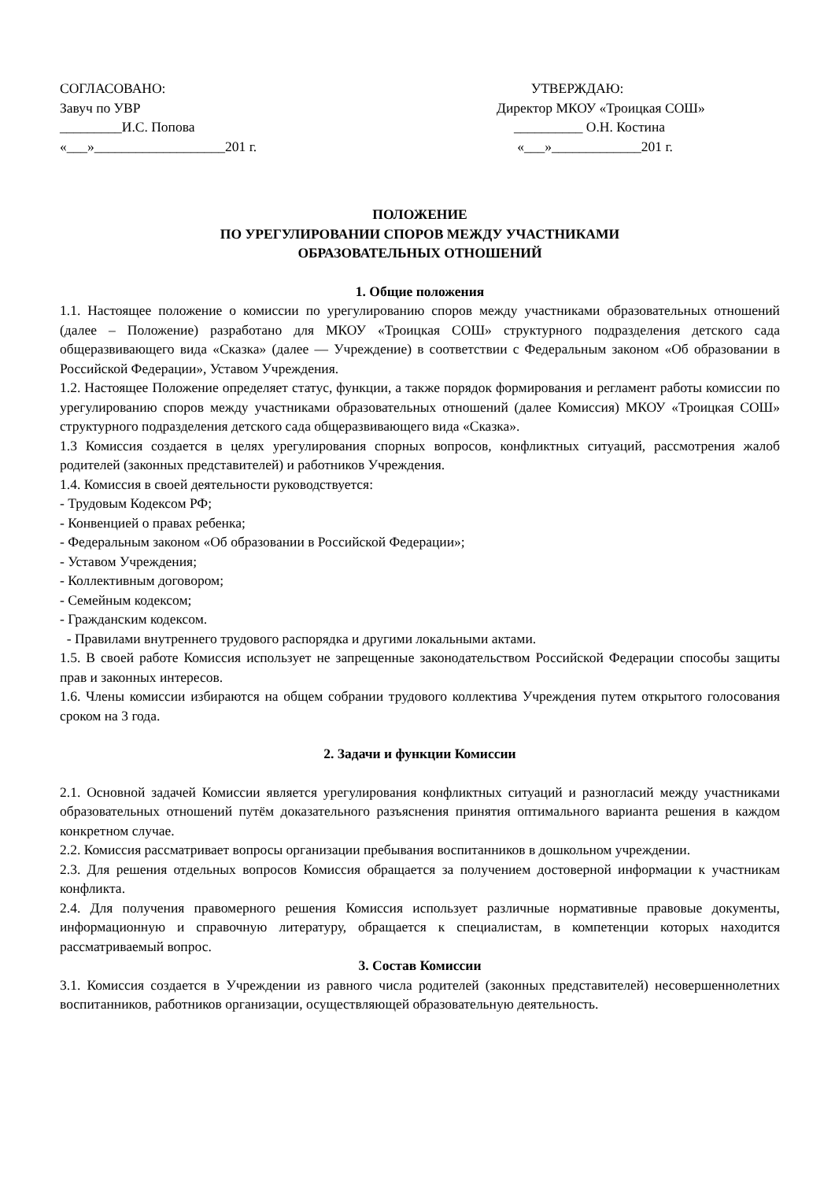СОГЛАСОВАНО:
Завуч по УВР
_________И.С. Попова
«___»___________________201 г.
УТВЕРЖДАЮ:
Директор МКОУ «Троицкая СОШ»
__________ О.Н. Костина
«___»_____________201 г.
ПОЛОЖЕНИЕ
ПО УРЕГУЛИРОВАНИИ СПОРОВ МЕЖДУ УЧАСТНИКАМИ
ОБРАЗОВАТЕЛЬНЫХ ОТНОШЕНИЙ
1. Общие положения
1.1. Настоящее положение о комиссии по урегулированию споров между участниками образовательных отношений (далее – Положение) разработано для МКОУ «Троицкая СОШ» структурного подразделения детского сада общеразвивающего вида «Сказка» (далее — Учреждение) в соответствии с Федеральным законом «Об образовании в Российской Федерации», Уставом Учреждения.
1.2. Настоящее Положение определяет статус, функции, а также порядок формирования и регламент работы комиссии по урегулированию споров между участниками образовательных отношений (далее Комиссия) МКОУ «Троицкая СОШ» структурного подразделения детского сада общеразвивающего вида «Сказка».
1.3 Комиссия создается в целях урегулирования спорных вопросов, конфликтных ситуаций, рассмотрения жалоб родителей (законных представителей) и работников Учреждения.
1.4. Комиссия в своей деятельности руководствуется:
- Трудовым Кодексом РФ;
- Конвенцией о правах ребенка;
- Федеральным законом «Об образовании в Российской Федерации»;
- Уставом Учреждения;
- Коллективным договором;
- Семейным кодексом;
- Гражданским кодексом.
- Правилами внутреннего трудового распорядка и другими локальными актами.
1.5. В своей работе Комиссия использует не запрещенные законодательством Российской Федерации способы защиты прав и законных интересов.
1.6. Члены комиссии избираются на общем собрании трудового коллектива Учреждения путем открытого голосования сроком на 3 года.
2. Задачи и функции Комиссии
2.1. Основной задачей Комиссии является урегулирования конфликтных ситуаций и разногласий между участниками образовательных отношений путём доказательного разъяснения принятия оптимального варианта решения в каждом конкретном случае.
2.2. Комиссия рассматривает вопросы организации пребывания воспитанников в дошкольном учреждении.
2.3. Для решения отдельных вопросов Комиссия обращается за получением достоверной информации к участникам конфликта.
2.4. Для получения правомерного решения Комиссия использует различные нормативные правовые документы, информационную и справочную литературу, обращается к специалистам, в компетенции которых находится рассматриваемый вопрос.
3. Состав Комиссии
3.1. Комиссия создается в Учреждении из равного числа родителей (законных представителей) несовершеннолетних воспитанников, работников организации, осуществляющей образовательную деятельность.